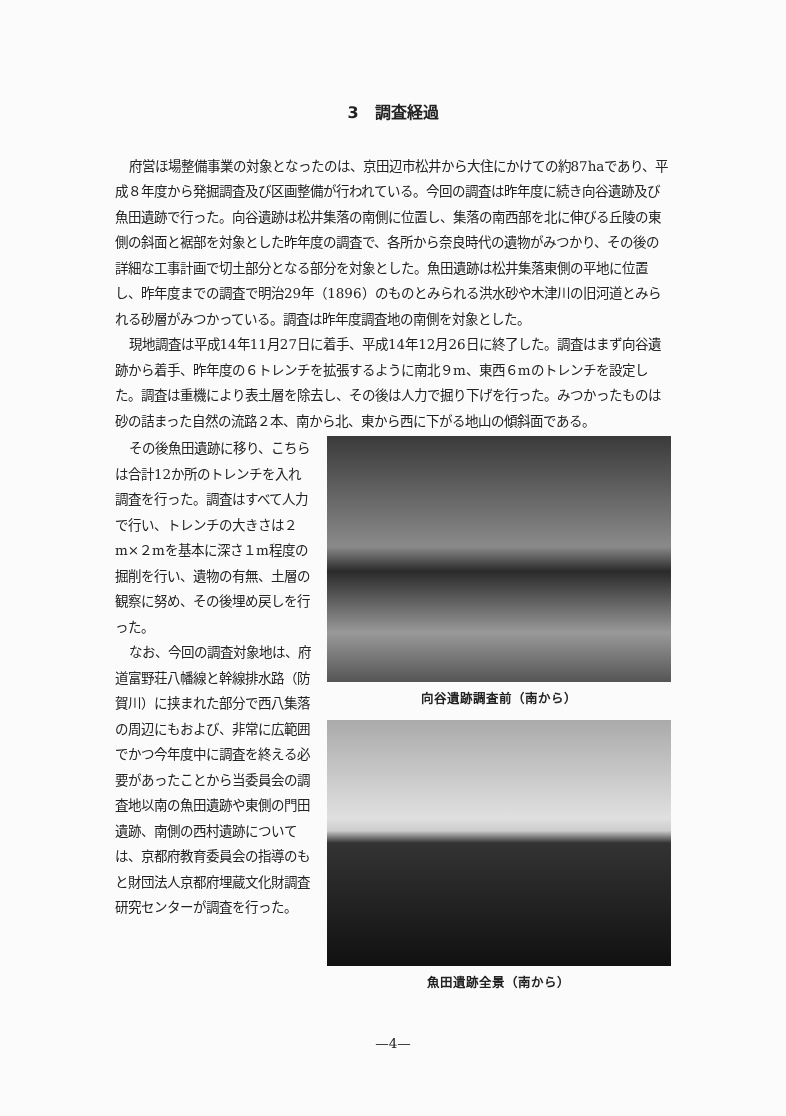3　調査経過
府営ほ場整備事業の対象となったのは、京田辺市松井から大住にかけての約87haであり、平成８年度から発掘調査及び区画整備が行われている。今回の調査は昨年度に続き向谷遺跡及び魚田遺跡で行った。向谷遺跡は松井集落の南側に位置し、集落の南西部を北に伸びる丘陵の東側の斜面と裾部を対象とした昨年度の調査で、各所から奈良時代の遺物がみつかり、その後の詳細な工事計画で切土部分となる部分を対象とした。魚田遺跡は松井集落東側の平地に位置し、昨年度までの調査で明治29年（1896）のものとみられる洪水砂や木津川の旧河道とみられる砂層がみつかっている。調査は昨年度調査地の南側を対象とした。
現地調査は平成14年11月27日に着手、平成14年12月26日に終了した。調査はまず向谷遺跡から着手、昨年度の６トレンチを拡張するように南北９m、東西６mのトレンチを設定した。調査は重機により表土層を除去し、その後は人力で掘り下げを行った。みつかったものは砂の詰まった自然の流路２本、南から北、東から西に下がる地山の傾斜面である。
その後魚田遺跡に移り、こちらは合計12か所のトレンチを入れ調査を行った。調査はすべて人力で行い、トレンチの大きさは２m×２mを基本に深さ１m程度の掘削を行い、遺物の有無、土層の観察に努め、その後埋め戻しを行った。
なお、今回の調査対象地は、府道富野荘八幡線と幹線排水路（防賀川）に挟まれた部分で西八集落の周辺にもおよび、非常に広範囲でかつ今年度中に調査を終える必要があったことから当委員会の調査地以南の魚田遺跡や東側の門田遺跡、南側の西村遺跡については、京都府教育委員会の指導のもと財団法人京都府埋蔵文化財調査研究センターが調査を行った。
向谷遺跡調査前（南から）
魚田遺跡全景（南から）
—4—